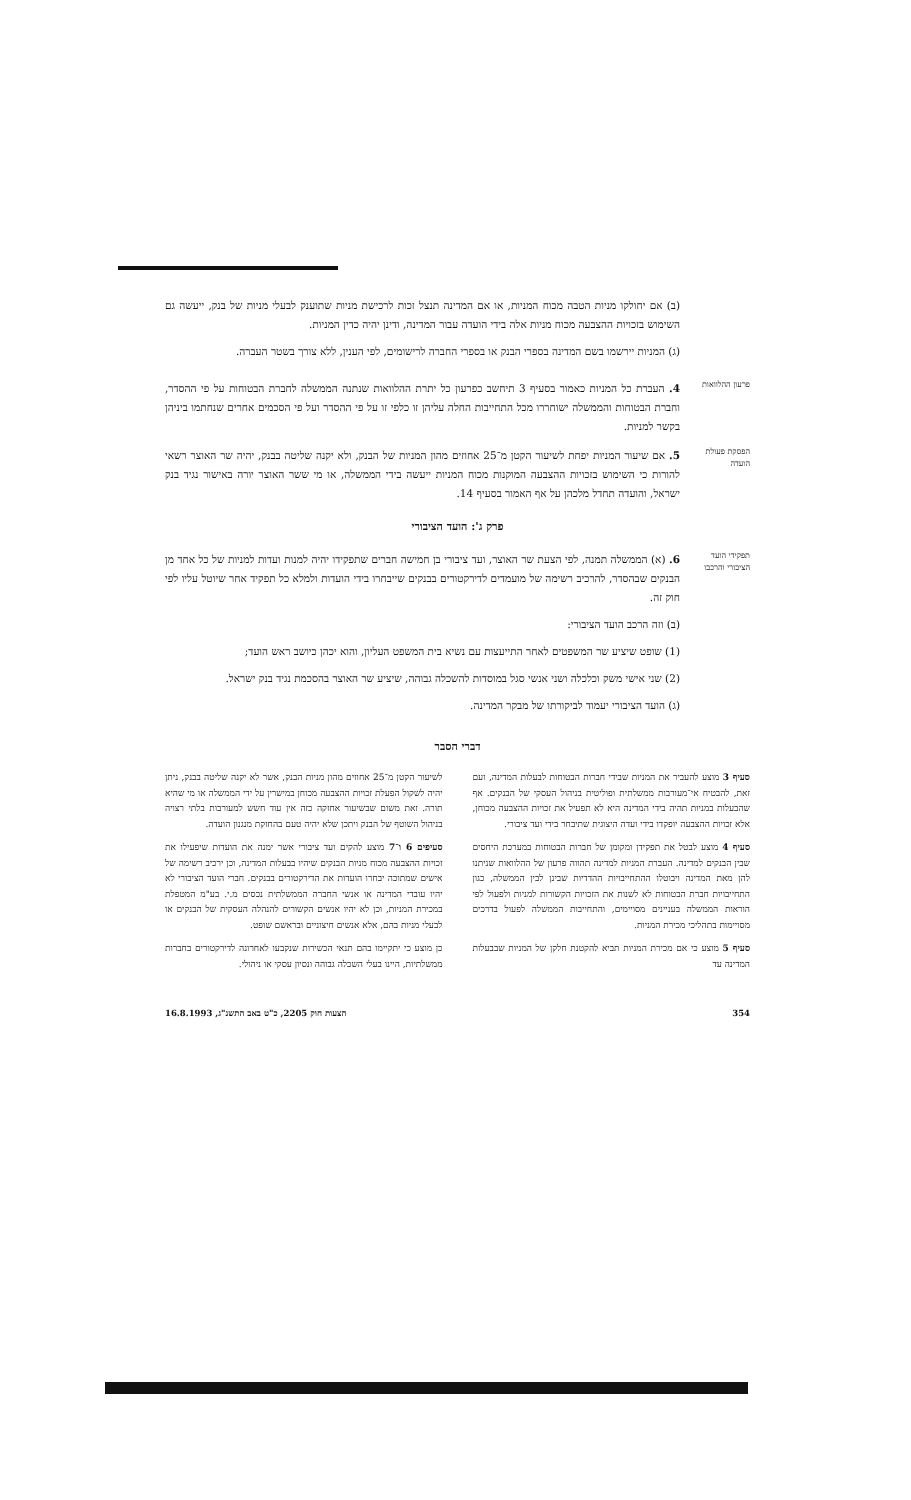(ב) אם יחולקו מניות הטבה מכוח המניות, או אם המדינה תנצל זכות לרכישת מניות שתוענק לבעלי מניות של בנק, ייעשה גם השימוש בזכויות ההצבעה מכוח מניות אלה בידי הועדה עבור המדינה, ודינן יהיה כדין המניות.
(ג) המניות יירשמו בשם המדינה בספרי הבנק או בספרי החברה לרישומים, לפי הענין, ללא צורך בשטר העברה.
פרעון ההלוואות
4. העברת כל המניות כאמור בסעיף 3 תיחשב כפרעון כל יתרת ההלוואות שנתנה הממשלה לחברת הבטוחות על פי ההסדר, וחברת הבטוחות והממשלה ישוחררו מכל התחייבות החלה עליהן זו כלפי זו על פי ההסדר ועל פי הסכמים אחרים שנחתמו ביניהן בקשר למניות.
הפסקת פעולת הועדה
5. אם שיעור המניות יפחת לשיעור הקטן מ־25 אחוזים מהון המניות של הבנק, ולא יקנה שליטה בבנק, יהיה שר האוצר רשאי להורות כי השימוש בזכויות ההצבעה המוקנות מכוח המניות ייעשה בידי הממשלה, או מי ששר האוצר יורה באישור נגיד בנק ישראל, והועדה תחדל מלכהן על אף האמור בסעיף 14.
פרק ג': הועד הציבורי
תפקידי הועד הציבורי והרכבו
6. (א) הממשלה תמנה, לפי הצעת שר האוצר, ועד ציבורי בן חמישה חברים שתפקידו יהיה למנות ועדות למניות של כל אחד מן הבנקים שבהסדר, להרכיב רשימה של מועמדים לדירקטורים בבנקים שייבחרו בידי הועדות ולמלא כל תפקיד אחר שיוטל עליו לפי חוק זה.
(ב) וזה הרכב הועד הציבורי:
(1) שופט שיציע שר המשפטים לאחר התייעצות עם נשיא בית המשפט העליון, והוא יכהן כיושב ראש הועד;
(2) שני אישי משק וכלכלה ושני אנשי סגל במוסדות להשכלה גבוהה, שיציע שר האוצר בהסכמת נגיד בנק ישראל.
(ג) הועד הציבורי יעמוד לביקורתו של מבקר המדינה.
דברי הסבר
סעיף 3 מוצע להעביר את המניות שבידי חברות הבטוחות לבעלות המדינה, ועם זאת, להבטיח אי־מעורבות ממשלתית ופוליטית בניהול העסקי של הבנקים. אף שהבעלות במניות תהיה בידי המדינה היא לא תפעיל את זכויות ההצבעה מכוחן, אלא זכויות ההצבעה יופקדו בידי ועדה היצוגית שתיבחר בידי ועד ציבורי.
סעיף 4 מוצע לבטל את תפקידן ומקומן של חברות הבטוחות במערכת היחסים שבין הבנקים למדינה. העברת המניות למדינה תהווה פרעון של ההלוואות שניתנו להן מאת המדינה ויבוטלו ההתחייבויות ההדדיות שבינן לבין הממשלה, כגון התחייבויות חברת הבטוחות לא לשנות את הזכויות הקשורות למניות ולפעול לפי הוראות הממשלה בעניינים מסויימים, והתחייבות הממשלה לפעול בדרכים מסויימות בתהליכי מכירת המניות.
סעיף 5 מוצע כי אם מכירת המניות תביא להקטנת חלקן של המניות שבבעלות המדינה עד
לשיעור הקטן מ־25 אחוזים מהון מניות הבנק, אשר לא יקנה שליטה בבנק, ניתן יהיה לשקול הפעלת זכויות ההצבעה מכוחן במישרין על ידי הממשלה או מי שהיא תורה. זאת משום שבשיעור אחזקה כזה אין עוד חשש למעורבות בלתי רצויה בניהול השוטף של הבנק ויתכן שלא יהיה טעם בהחזקת מנגנון הועדה.
סעיפים 6 ו־7 מוצע להקים ועד ציבורי אשר ימנה את הועדות שיפעילו את זכויות ההצבעה מכוח מניות הבנקים שיהיו בבעלות המדינה, וכן ירכיב רשימה של אישים שמתוכה יבחרו הועדות את הדירקטורים בבנקים. חברי הועד הציבורי לא יהיו עובדי המדינה או אנשי החברה הממשלתית נכסים מ.י. בע"מ המטפלת במכירת המניות, וכן לא יהיו אנשים הקשורים להנהלה העסקית של הבנקים או לבעלי מניות בהם, אלא אנשים חיצוניים ובראשם שופט.
כן מוצע כי יתקיימו בהם תנאי הכשירות שנקבעו לאחרונה לדירקטורים בחברות ממשלתיות, היינו בעלי השכלה גבוהה ונסיון עסקי או ניהולי.
354 הצעות חוק 2205, כ"ט באב התשנ"ג, 16.8.1993